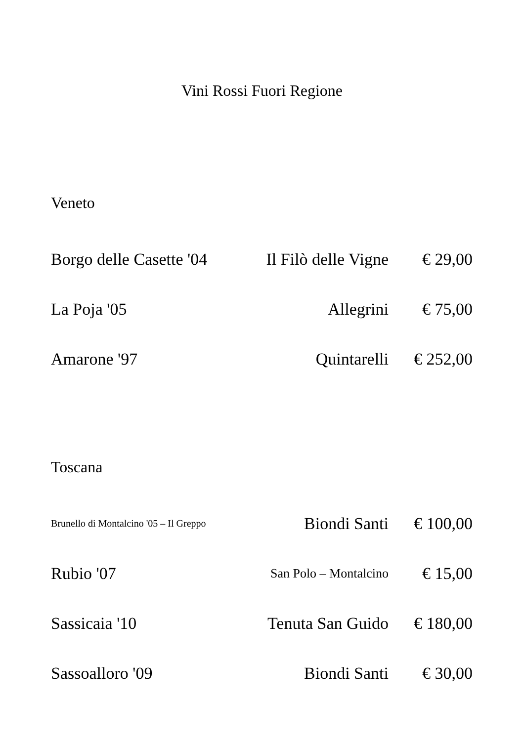Vini Rossi Fuori Regione
Veneto
| Borgo delle Casette '04 | Il Filò delle Vigne | € 29,00 |
| La Poja '05 | Allegrini | € 75,00 |
| Amarone '97 | Quintarelli | € 252,00 |
Toscana
| Brunello di Montalcino '05 – Il Greppo | Biondi Santi | € 100,00 |
| Rubio '07 | San Polo – Montalcino | € 15,00 |
| Sassicaia '10 | Tenuta San Guido | € 180,00 |
| Sassoalloro '09 | Biondi Santi | € 30,00 |